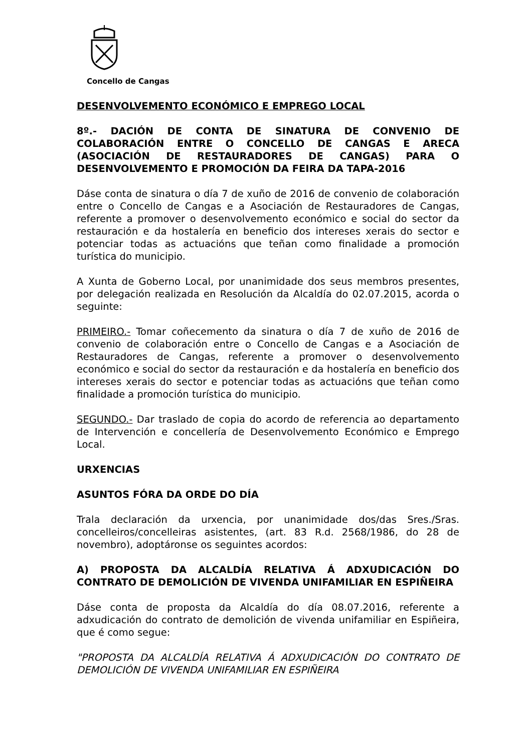Concello de Cangas
DESENVOLVEMENTO ECONÓMICO E EMPREGO LOCAL
8º.- DACIÓN DE CONTA DE SINATURA DE CONVENIO DE COLABORACIÓN ENTRE O CONCELLO DE CANGAS E ARECA (ASOCIACIÓN DE RESTAURADORES DE CANGAS) PARA O DESENVOLVEMENTO E PROMOCIÓN DA FEIRA DA TAPA-2016
Dáse conta de sinatura o día 7 de xuño de 2016 de convenio de colaboración entre o Concello de Cangas e a Asociación de Restauradores de Cangas, referente a promover o desenvolvemento económico e social do sector da restauración e da hostalería en beneficio dos intereses xerais do sector e potenciar todas as actuacións que teñan como finalidade a promoción turística do municipio.
A Xunta de Goberno Local, por unanimidade dos seus membros presentes, por delegación realizada en Resolución da Alcaldía do 02.07.2015, acorda o seguinte:
PRIMEIRO.- Tomar coñecemento da sinatura o día 7 de xuño de 2016 de convenio de colaboración entre o Concello de Cangas e a Asociación de Restauradores de Cangas, referente a promover o desenvolvemento económico e social do sector da restauración e da hostalería en beneficio dos intereses xerais do sector e potenciar todas as actuacións que teñan como finalidade a promoción turística do municipio.
SEGUNDO.- Dar traslado de copia do acordo de referencia ao departamento de Intervención e concellería de Desenvolvemento Económico e Emprego Local.
URXENCIAS
ASUNTOS FÓRA DA ORDE DO DÍA
Trala declaración da urxencia, por unanimidade dos/das Sres./Sras. concelleiros/concelleiras asistentes, (art. 83 R.d. 2568/1986, do 28 de novembro), adoptáronse os seguintes acordos:
A) PROPOSTA DA ALCALDÍA RELATIVA Á ADXUDICACIÓN DO CONTRATO DE DEMOLICIÓN DE VIVENDA UNIFAMILIAR EN ESPIÑEIRA
Dáse conta de proposta da Alcaldía do día 08.07.2016, referente a adxudicación do contrato de demolición de vivenda unifamiliar en Espiñeira, que é como segue:
"PROPOSTA DA ALCALDÍA RELATIVA Á ADXUDICACIÓN DO CONTRATO DE DEMOLICIÓN DE VIVENDA UNIFAMILIAR EN ESPIÑEIRA